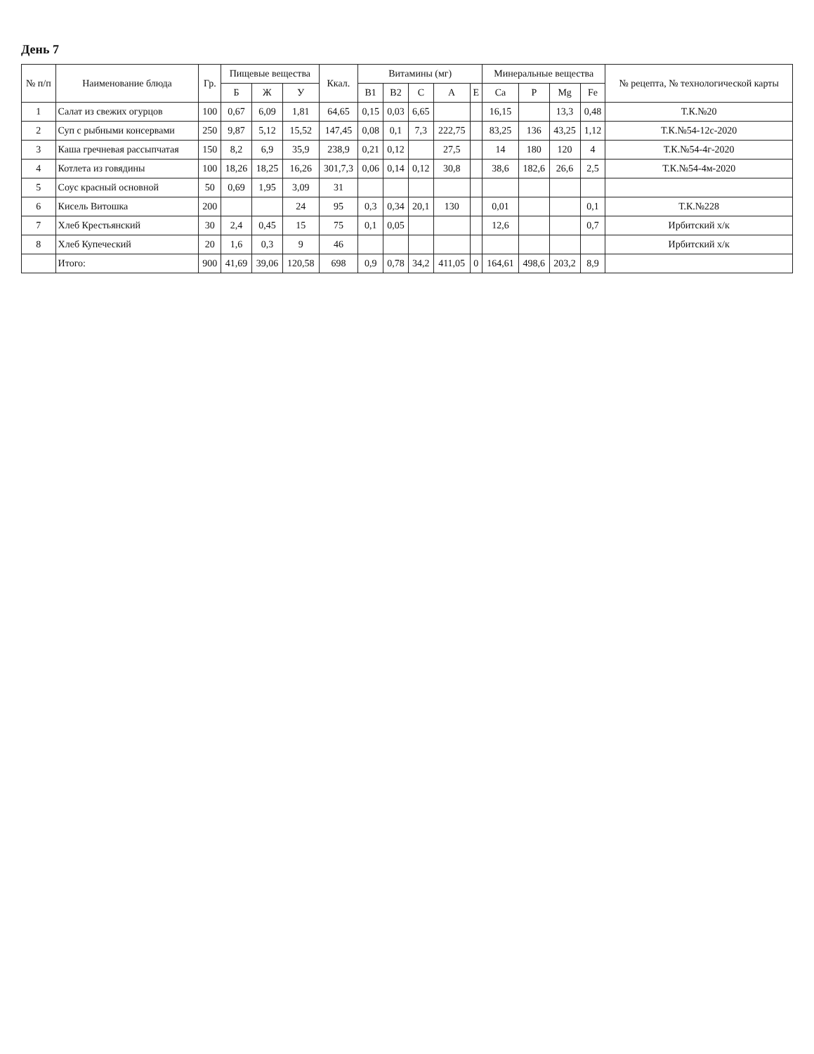День 7
| № п/п | Наименование блюда | Гр. | Пищевые вещества | | | Ккал. | Витамины (мг) | | | | | Минеральные вещества | | | | № рецепта, № технологической карты |
| --- | --- | --- | --- | --- | --- | --- | --- | --- | --- | --- | --- | --- | --- | --- | --- | --- |
| | | | Б | Ж | У | | B1 | B2 | C | A | E | Ca | P | Mg | Fe | |
| 1 | Салат из свежих огурцов | 100 | 0,67 | 6,09 | 1,81 | 64,65 | 0,15 | 0,03 | 6,65 | | | 16,15 | | 13,3 | 0,48 | Т.К.№20 |
| 2 | Суп с рыбными консервами | 250 | 9,87 | 5,12 | 15,52 | 147,45 | 0,08 | 0,1 | 7,3 | 222,75 | | 83,25 | 136 | 43,25 | 1,12 | Т.К.№54-12с-2020 |
| 3 | Каша гречневая рассыпчатая | 150 | 8,2 | 6,9 | 35,9 | 238,9 | 0,21 | 0,12 | | 27,5 | | 14 | 180 | 120 | 4 | Т.К.№54-4г-2020 |
| 4 | Котлета из говядины | 100 | 18,26 | 18,25 | 16,26 | 301,7,3 | 0,06 | 0,14 | 0,12 | 30,8 | | 38,6 | 182,6 | 26,6 | 2,5 | Т.К.№54-4м-2020 |
| 5 | Соус красный основной | 50 | 0,69 | 1,95 | 3,09 | 31 | | | | | | | | | | |
| 6 | Кисель Витошка | 200 | | | 24 | 95 | 0,3 | 0,34 | 20,1 | 130 | | 0,01 | | | 0,1 | Т.К.№228 |
| 7 | Хлеб Крестьянский | 30 | 2,4 | 0,45 | 15 | 75 | 0,1 | 0,05 | | | | 12,6 | | | 0,7 | Ирбитский х/к |
| 8 | Хлеб Купеческий | 20 | 1,6 | 0,3 | 9 | 46 | | | | | | | | | | Ирбитский х/к |
| | Итого: | 900 | 41,69 | 39,06 | 120,58 | 698 | 0,9 | 0,78 | 34,2 | 411,05 | 0 | 164,61 | 498,6 | 203,2 | 8,9 | |